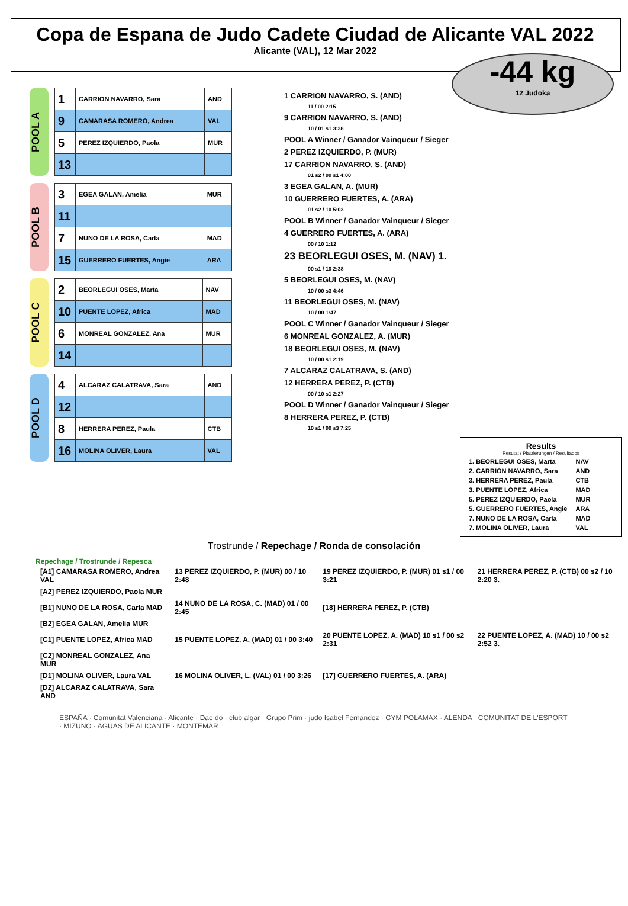Copa de Espana de Judo Cadete Ciudad de Alicante VAL 2022
Alicante (VAL), 12 Mar 2022
-44 kg
12 Judoka
POOL A
| 1 | CARRION NAVARRO, Sara | AND |
| 9 | CAMARASA ROMERO, Andrea | VAL |
| 5 | PEREZ IZQUIERDO, Paola | MUR |
| 13 | | |
POOL B
| 3 | EGEA GALAN, Amelia | MUR |
| 11 | | |
| 7 | NUNO DE LA ROSA, Carla | MAD |
| 15 | GUERRERO FUERTES, Angie | ARA |
POOL C
| 2 | BEORLEGUI OSES, Marta | NAV |
| 10 | PUENTE LOPEZ, Africa | MAD |
| 6 | MONREAL GONZALEZ, Ana | MUR |
| 14 | | |
POOL D
| 4 | ALCARAZ CALATRAVA, Sara | AND |
| 12 | | |
| 8 | HERRERA PEREZ, Paula | CTB |
| 16 | MOLINA OLIVER, Laura | VAL |
1 CARRION NAVARRO, S. (AND)
11 / 00 2:15
9 CARRION NAVARRO, S. (AND)
10 / 01 s1 3:38
POOL A Winner / Ganador Vainqueur / Sieger
2 PEREZ IZQUIERDO, P. (MUR)
17 CARRION NAVARRO, S. (AND)
01 s2 / 00 s1 4:00
3 EGEA GALAN, A. (MUR)
10 GUERRERO FUERTES, A. (ARA)
01 s2 / 10 5:03
POOL B Winner / Ganador Vainqueur / Sieger
4 GUERRERO FUERTES, A. (ARA)
00 / 10 1:12
23 BEORLEGUI OSES, M. (NAV) 1.
00 s1 / 10 2:38
5 BEORLEGUI OSES, M. (NAV)
10 / 00 s3 4:46
11 BEORLEGUI OSES, M. (NAV)
10 / 00 1:47
POOL C Winner / Ganador Vainqueur / Sieger
6 MONREAL GONZALEZ, A. (MUR)
18 BEORLEGUI OSES, M. (NAV)
10 / 00 s1 2:19
7 ALCARAZ CALATRAVA, S. (AND)
12 HERRERA PEREZ, P. (CTB)
00 / 10 s1 2:27
POOL D Winner / Ganador Vainqueur / Sieger
8 HERRERA PEREZ, P. (CTB)
10 s1 / 00 s3 7:25
Results
Resutat / Platzierungen / Resultados
| 1. BEORLEGUI OSES, Marta | NAV |
| 2. CARRION NAVARRO, Sara | AND |
| 3. HERRERA PEREZ, Paula | CTB |
| 3. PUENTE LOPEZ, Africa | MAD |
| 5. PEREZ IZQUIERDO, Paola | MUR |
| 5. GUERRERO FUERTES, Angie | ARA |
| 7. NUNO DE LA ROSA, Carla | MAD |
| 7. MOLINA OLIVER, Laura | VAL |
Trostrunde / Repechage / Ronda de consolación
Repechage / Trostrunde / Repesca
| [A1] CAMARASA ROMERO, Andrea VAL | 13 PEREZ IZQUIERDO, P. (MUR) 00 / 10 2:48 | 19 PEREZ IZQUIERDO, P. (MUR) 01 s1 / 00 3:21 | 21 HERRERA PEREZ, P. (CTB) 00 s2 / 10 2:20 3. |
| [A2] PEREZ IZQUIERDO, Paola MUR | | | |
| [B1] NUNO DE LA ROSA, Carla MAD | 14 NUNO DE LA ROSA, C. (MAD) 01 / 00 2:45 | [18] HERRERA PEREZ, P. (CTB) | |
| [B2] EGEA GALAN, Amelia MUR | | | |
| [C1] PUENTE LOPEZ, Africa MAD | 15 PUENTE LOPEZ, A. (MAD) 01 / 00 3:40 | 20 PUENTE LOPEZ, A. (MAD) 10 s1 / 00 s2 2:31 | 22 PUENTE LOPEZ, A. (MAD) 10 / 00 s2 2:52 3. |
| [C2] MONREAL GONZALEZ, Ana MUR | | | |
| [D1] MOLINA OLIVER, Laura VAL | 16 MOLINA OLIVER, L. (VAL) 01 / 00 3:26 | [17] GUERRERO FUERTES, A. (ARA) | |
| [D2] ALCARAZ CALATRAVA, Sara AND | | | |
ESPAÑA · Comunitat Valenciana · Alicante · Dae do · club algar · Grupo Prim · judo Isabel Fernandez · GYM POLAMAX · ALENDA · COMUNITAT DE L'ESPORT · MIZUNO · AGUAS DE ALICANTE · MONTEMAR